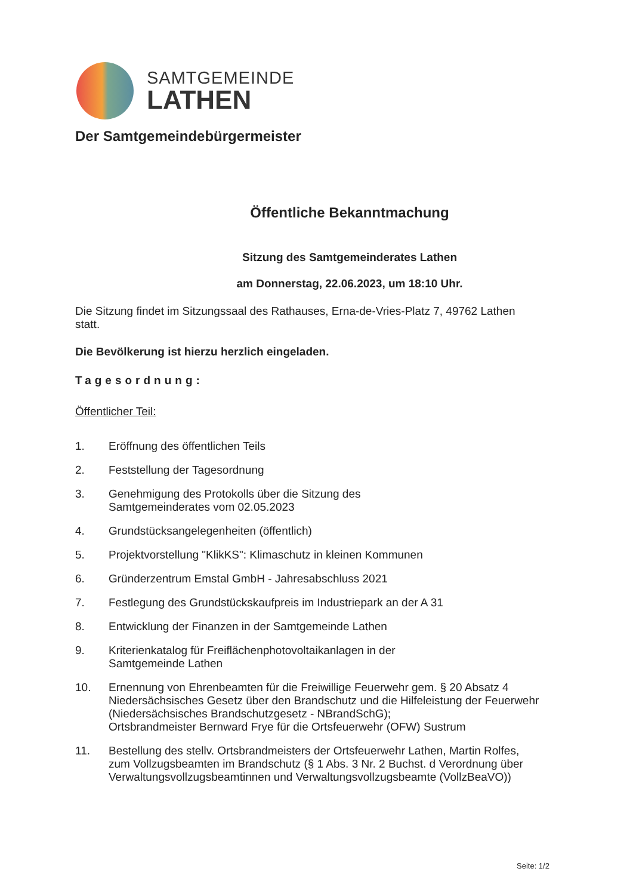SAMTGEMEINDE
LATHEN
Der Samtgemeindebürgermeister
Öffentliche Bekanntmachung
Sitzung des Samtgemeinderates Lathen
am Donnerstag, 22.06.2023, um 18:10 Uhr.
Die Sitzung findet im Sitzungssaal des Rathauses, Erna-de-Vries-Platz 7, 49762 Lathen statt.
Die Bevölkerung ist hierzu herzlich eingeladen.
Tagesordnung:
Öffentlicher Teil:
1. Eröffnung des öffentlichen Teils
2. Feststellung der Tagesordnung
3. Genehmigung des Protokolls über die Sitzung des
Samtgemeinderates vom 02.05.2023
4. Grundstücksangelegenheiten (öffentlich)
5. Projektvorstellung "KlikKS": Klimaschutz in kleinen Kommunen
6. Gründerzentrum Emstal GmbH - Jahresabschluss 2021
7. Festlegung des Grundstückskaufpreis im Industriepark an der A 31
8. Entwicklung der Finanzen in der Samtgemeinde Lathen
9. Kriterienkatalog für Freiflächenphotovoltaikanlagen in der
Samtgemeinde Lathen
10. Ernennung von Ehrenbeamten für die Freiwillige Feuerwehr gem. § 20 Absatz 4 Niedersächsisches Gesetz über den Brandschutz und die Hilfeleistung der Feuerwehr (Niedersächsisches Brandschutzgesetz - NBrandSchG);
Ortsbrandmeister Bernward Frye für die Ortsfeuerwehr (OFW) Sustrum
11. Bestellung des stellv. Ortsbrandmeisters der Ortsfeuerwehr Lathen, Martin Rolfes, zum Vollzugsbeamten im Brandschutz (§ 1 Abs. 3 Nr. 2 Buchst. d Verordnung über Verwaltungsvollzugsbeamtinnen und Verwaltungsvollzugsbeamte (VollzBeaVO))
Seite: 1/2